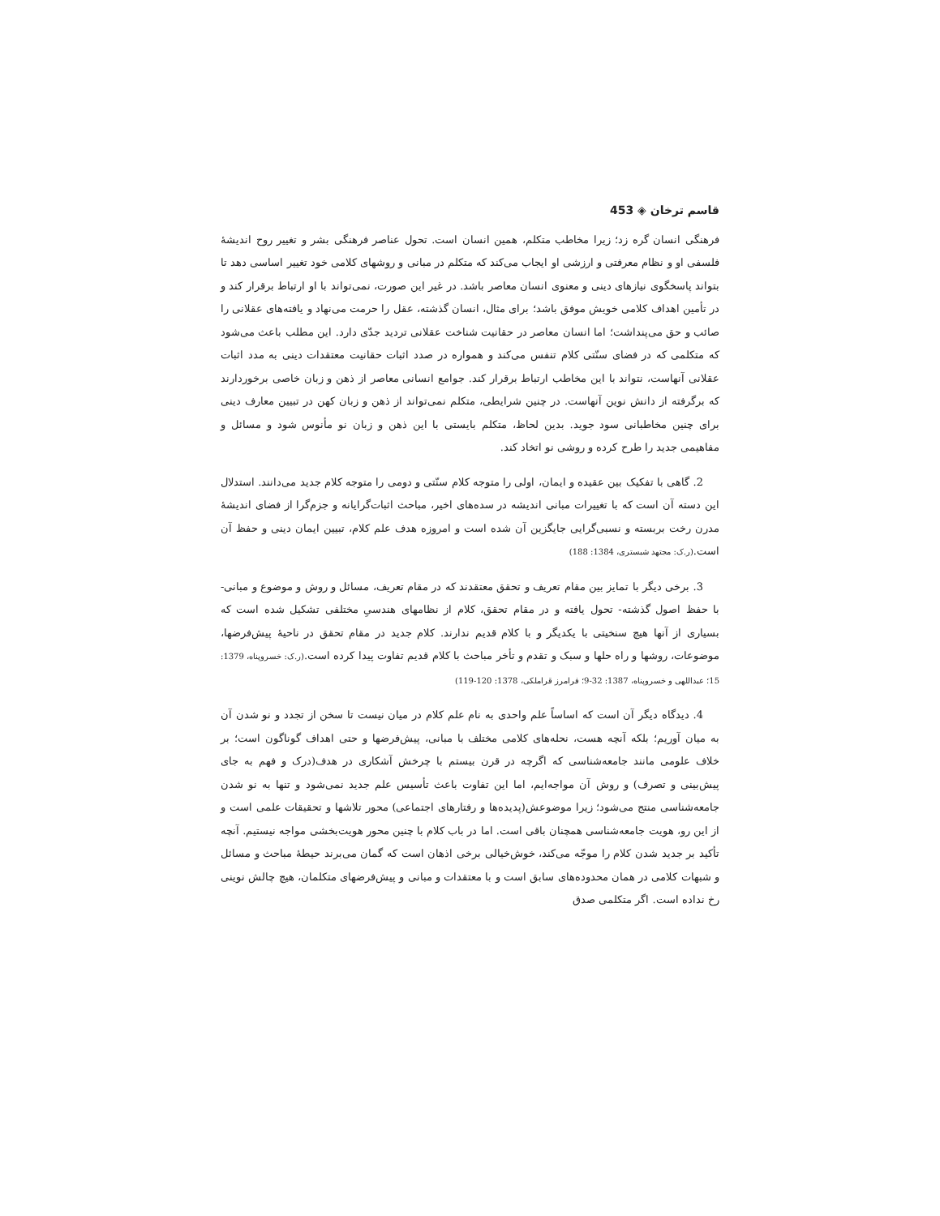قاسم ترخان ◈ 453
فرهنگی انسان گره زد؛ زیرا مخاطب متکلم، همین انسان است. تحول عناصر فرهنگی بشر و تغییر روح اندیشهٔ فلسفی او و نظام معرفتی و ارزشی او ایجاب می‌کند که متکلم در مبانی و روشهای کلامی خود تغییر اساسی دهد تا بتواند پاسخگوی نیازهای دینی و معنوی انسان معاصر باشد. در غیر این صورت، نمی‌تواند با او ارتباط برقرار کند و در تأمین اهداف کلامی خویش موفق باشد؛ برای مثال، انسان گذشته، عقل را حرمت می‌نهاد و یافته‌های عقلانی را صائب و حق می‌پنداشت؛ اما انسان معاصر در حقانیت شناخت عقلانی تردید جدّی دارد. این مطلب باعث می‌شود که متکلمی که در فضای سنّتی کلام تنفس می‌کند و همواره در صدد اثبات حقانیت معتقدات دینی به مدد اثبات عقلانی آنهاست، نتواند با این مخاطب ارتباط برقرار کند. جوامع انسانی معاصر از ذهن و زبان خاصی برخوردارند که برگرفته از دانش نوین آنهاست. در چنین شرایطی، متکلم نمی‌تواند از ذهن و زبان کهن در تبیین معارف دینی برای چنین مخاطبانی سود جوید. بدین لحاظ، متکلم بایستی با این ذهن و زبان نو مأنوس شود و مسائل و مفاهیمی جدید را طرح کرده و روشی نو اتخاد کند.
2. گاهی با تفکیک بین عقیده و ایمان، اولی را متوجه کلام سنّتی و دومی را متوجه کلام جدید می‌دانند. استدلال این دسته آن است که با تغییرات مبانی اندیشه در سده‌های اخیر، مباحث اثبات‌گرایانه و جزم‌گرا از فضای اندیشهٔ مدرن رخت بربسته و نسبی‌گرایی جایگزین آن شده است و امروزه هدف علم کلام، تبیین ایمان دینی و حفظ آن است.(ر.ک: مجتهد شبستری، 1384: 188)
3. برخی دیگر با تمایز بین مقام تعریف و تحقق معتقدند که در مقام تعریف، مسائل و روش و موضوع و مبانی- با حفظ اصول گذشته- تحول یافته و در مقام تحقق، کلام از نظامهای هندسیِ مختلفی تشکیل شده است که بسیاری از آنها هیچ سنخیتی با یکدیگر و با کلام قدیم ندارند. کلام جدید در مقام تحقق در ناحیهٔ پیش‌فرضها، موضوعات، روشها و راه حلها و سبک و تقدم و تأخر مباحث با کلام قدیم تفاوت پیدا کرده است.(ر.ک: خسروپناه، 1379: 15؛ عبداللهی و خسروپناه، 1387: 32-9؛ فرامرز قراملکی، 1378: 120-119)
4. دیدگاه دیگر آن است که اساساً علم واحدی به نام علم کلام در میان نیست تا سخن از تجدد و نو شدن آن به میان آوریم؛ بلکه آنچه هست، نحله‌های کلامی مختلف با مبانی، پیش‌فرضها و حتی اهداف گوناگون است؛ بر خلاف علومی مانند جامعه‌شناسی که اگرچه در قرن بیستم با چرخش آشکاری در هدف(درک و فهم به جای پیش‌بینی و تصرف) و روش آن مواجه‌ایم، اما این تفاوت باعث تأسیس علم جدید نمی‌شود و تنها به نو شدن جامعه‌شناسی منتج می‌شود؛ زیرا موضوعش(پدیده‌ها و رفتارهای اجتماعی) محور تلاشها و تحقیقات علمی است و از این رو، هویت جامعه‌شناسی همچنان باقی است. اما در باب کلام با چنین محور هویت‌بخشی مواجه نیستیم. آنچه تأکید بر جدید شدن کلام را موجّه می‌کند، خوش‌خیالی برخی اذهان است که گمان می‌برند حیطهٔ مباحث و مسائل و شبهات کلامی در همان محدوده‌های سابق است و با معتقدات و مبانی و پیش‌فرضهای متکلمان، هیچ چالش نوینی رخ نداده است. اگر متکلمی صدق